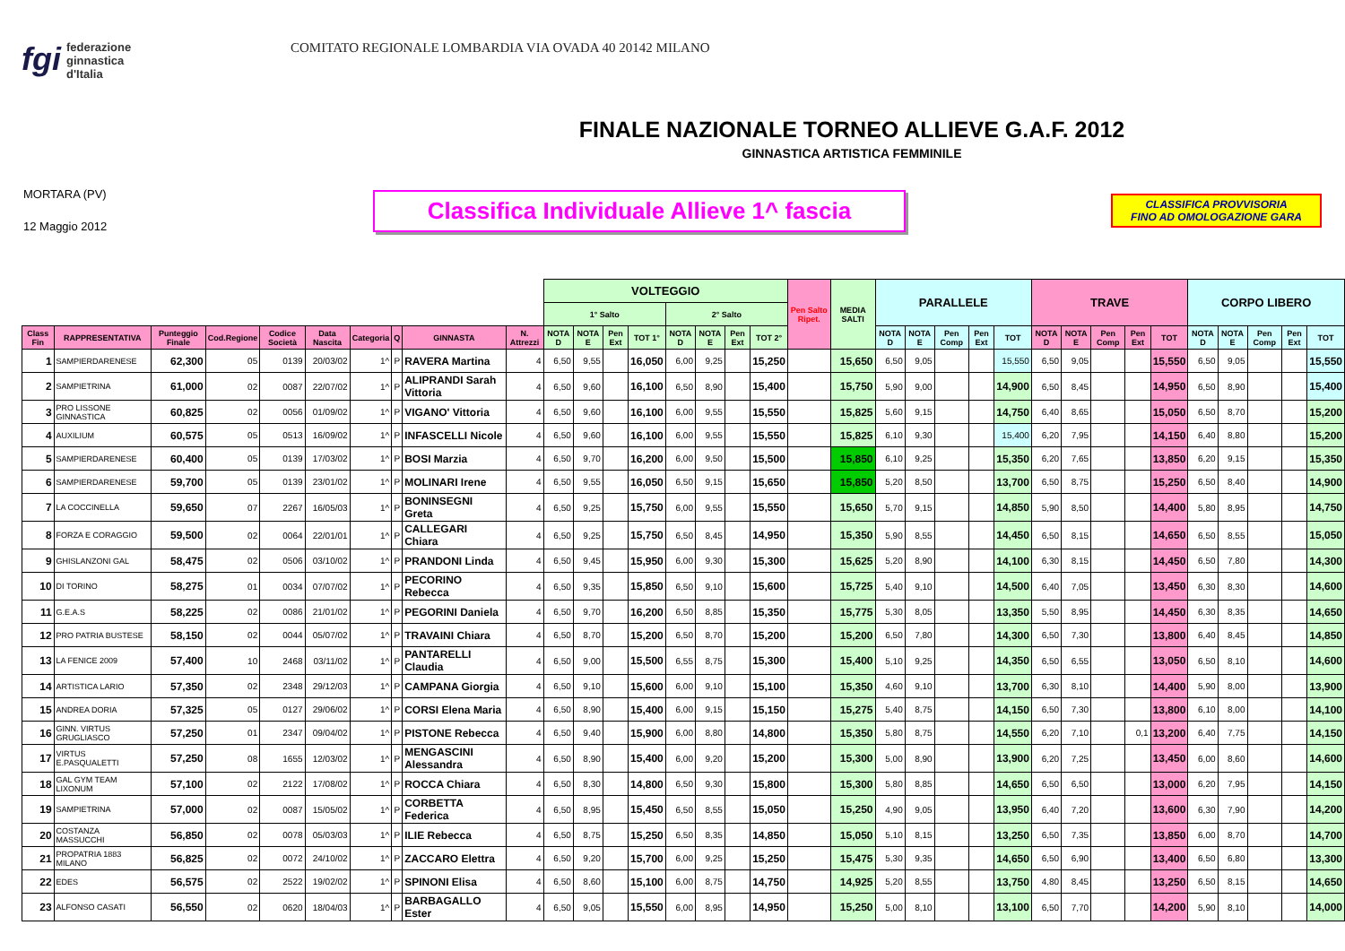fgi federazione
ginnastica
d'Italia
COMITATO REGIONALE LOMBARDIA VIA OVADA 40 20142 MILANO
FINALE NAZIONALE TORNEO ALLIEVE G.A.F. 2012
GINNASTICA ARTISTICA FEMMINILE
MORTARA (PV)
12 Maggio 2012
Classifica Individuale Allieve 1^ fascia
CLASSIFICA PROVVISORIA
FINO AD OMOLOGAZIONE GARA
| | | | | | | | | | | VOLTEGGIO | | | | | | | | Pen Salto Ripet. | MEDIA SALTI | PARALLELE | | | | | TRAVE | | | | | CORPO LIBERO | | | | |
| --- | --- | --- | --- | --- | --- | --- | --- | --- | --- | --- | --- | --- | --- | --- | --- | --- | --- | --- | --- | --- | --- | --- | --- | --- | --- | --- | --- | --- | --- | --- | --- | --- | --- | --- |
| | | | | | | | | | | 1° Salto | | | | 2° Salto | | | | | | | | | | | | | | | | | | | | |
| Class Fin | RAPPRESENTATIVA | Punteggio Finale | Cod.Regione | Codice Società | Data Nascita | Categoria | Q | GINNASTA | N. Attrezzi | NOTA D | NOTA E | Pen Ext | TOT 1° | NOTA D | NOTA E | Pen Ext | TOT 2° | | | NOTA D | NOTA E | Pen Comp | Pen Ext | TOT | NOTA D | NOTA E | Pen Comp | Pen Ext | TOT | NOTA D | NOTA E | Pen Comp | Pen Ext | TOT |
| 1 | SAMPIERDARENESE | 62,300 | 05 | 0139 | 20/03/02 | 1^ | P | RAVERA Martina | 4 | 6,50 | 9,55 | | 16,050 | 6,00 | 9,25 | | 15,250 | | 15,650 | 6,50 | 9,05 | | | 15,550 | 6,50 | 9,05 | | | 15,550 | 6,50 | 9,05 | | | 15,550 |
| 2 | SAMPIETRINA | 61,000 | 02 | 0087 | 22/07/02 | 1^ | P | ALIPRANDI Sarah Vittoria | 4 | 6,50 | 9,60 | | 16,100 | 6,50 | 8,90 | | 15,400 | | 15,750 | 5,90 | 9,00 | | | 14,900 | 6,50 | 8,45 | | | 14,950 | 6,50 | 8,90 | | | 15,400 |
| 3 | PRO LISSONE GINNASTICA | 60,825 | 02 | 0056 | 01/09/02 | 1^ | P | VIGANO' Vittoria | 4 | 6,50 | 9,60 | | 16,100 | 6,00 | 9,55 | | 15,550 | | 15,825 | 5,60 | 9,15 | | | 14,750 | 6,40 | 8,65 | | | 15,050 | 6,50 | 8,70 | | | 15,200 |
| 4 | AUXILIUM | 60,575 | 05 | 0513 | 16/09/02 | 1^ | P | INFASCELLI Nicole | 4 | 6,50 | 9,60 | | 16,100 | 6,00 | 9,55 | | 15,550 | | 15,825 | 6,10 | 9,30 | | | 15,400 | 6,20 | 7,95 | | | 14,150 | 6,40 | 8,80 | | | 15,200 |
| 5 | SAMPIERDARENESE | 60,400 | 05 | 0139 | 17/03/02 | 1^ | P | BOSI Marzia | 4 | 6,50 | 9,70 | | 16,200 | 6,00 | 9,50 | | 15,500 | | 15,850 | 6,10 | 9,25 | | | 15,350 | 6,20 | 7,65 | | | 13,850 | 6,20 | 9,15 | | | 15,350 |
| 6 | SAMPIERDARENESE | 59,700 | 05 | 0139 | 23/01/02 | 1^ | P | MOLINARI Irene | 4 | 6,50 | 9,55 | | 16,050 | 6,50 | 9,15 | | 15,650 | | 15,850 | 5,20 | 8,50 | | | 13,700 | 6,50 | 8,75 | | | 15,250 | 6,50 | 8,40 | | | 14,900 |
| 7 | LA COCCINELLA | 59,650 | 07 | 2267 | 16/05/03 | 1^ | P | BONINSEGNI Greta | 4 | 6,50 | 9,25 | | 15,750 | 6,00 | 9,55 | | 15,550 | | 15,650 | 5,70 | 9,15 | | | 14,850 | 5,90 | 8,50 | | | 14,400 | 5,80 | 8,95 | | | 14,750 |
| 8 | FORZA E CORAGGIO | 59,500 | 02 | 0064 | 22/01/01 | 1^ | P | CALLEGARI Chiara | 4 | 6,50 | 9,25 | | 15,750 | 6,50 | 8,45 | | 14,950 | | 15,350 | 5,90 | 8,55 | | | 14,450 | 6,50 | 8,15 | | | 14,650 | 6,50 | 8,55 | | | 15,050 |
| 9 | GHISLANZONI GAL | 58,475 | 02 | 0506 | 03/10/02 | 1^ | P | PRANDONI Linda | 4 | 6,50 | 9,45 | | 15,950 | 6,00 | 9,30 | | 15,300 | | 15,625 | 5,20 | 8,90 | | | 14,100 | 6,30 | 8,15 | | | 14,450 | 6,50 | 7,80 | | | 14,300 |
| 10 | DI TORINO | 58,275 | 01 | 0034 | 07/07/02 | 1^ | P | PECORINO Rebecca | 4 | 6,50 | 9,35 | | 15,850 | 6,50 | 9,10 | | 15,600 | | 15,725 | 5,40 | 9,10 | | | 14,500 | 6,40 | 7,05 | | | 13,450 | 6,30 | 8,30 | | | 14,600 |
| 11 | G.E.A.S | 58,225 | 02 | 0086 | 21/01/02 | 1^ | P | PEGORINI Daniela | 4 | 6,50 | 9,70 | | 16,200 | 6,50 | 8,85 | | 15,350 | | 15,775 | 5,30 | 8,05 | | | 13,350 | 5,50 | 8,95 | | | 14,450 | 6,30 | 8,35 | | | 14,650 |
| 12 | PRO PATRIA BUSTESE | 58,150 | 02 | 0044 | 05/07/02 | 1^ | P | TRAVAINI Chiara | 4 | 6,50 | 8,70 | | 15,200 | 6,50 | 8,70 | | 15,200 | | 15,200 | 6,50 | 7,80 | | | 14,300 | 6,50 | 7,30 | | | 13,800 | 6,40 | 8,45 | | | 14,850 |
| 13 | LA FENICE 2009 | 57,400 | 10 | 2468 | 03/11/02 | 1^ | P | PANTARELLI Claudia | 4 | 6,50 | 9,00 | | 15,500 | 6,55 | 8,75 | | 15,300 | | 15,400 | 5,10 | 9,25 | | | 14,350 | 6,50 | 6,55 | | | 13,050 | 6,50 | 8,10 | | | 14,600 |
| 14 | ARTISTICA LARIO | 57,350 | 02 | 2348 | 29/12/03 | 1^ | P | CAMPANA Giorgia | 4 | 6,50 | 9,10 | | 15,600 | 6,00 | 9,10 | | 15,100 | | 15,350 | 4,60 | 9,10 | | | 13,700 | 6,30 | 8,10 | | | 14,400 | 5,90 | 8,00 | | | 13,900 |
| 15 | ANDREA DORIA | 57,325 | 05 | 0127 | 29/06/02 | 1^ | P | CORSI Elena Maria | 4 | 6,50 | 8,90 | | 15,400 | 6,00 | 9,15 | | 15,150 | | 15,275 | 5,40 | 8,75 | | | 14,150 | 6,50 | 7,30 | | | 13,800 | 6,10 | 8,00 | | | 14,100 |
| 16 | GINN. VIRTUS GRUGLIASCO | 57,250 | 01 | 2347 | 09/04/02 | 1^ | P | PISTONE Rebecca | 4 | 6,50 | 9,40 | | 15,900 | 6,00 | 8,80 | | 14,800 | | 15,350 | 5,80 | 8,75 | | | 14,550 | 6,20 | 7,10 | | 0,1 | 13,200 | 6,40 | 7,75 | | | 14,150 |
| 17 | VIRTUS E.PASQUALETTI | 57,250 | 08 | 1655 | 12/03/02 | 1^ | P | MENGASCINI Alessandra | 4 | 6,50 | 8,90 | | 15,400 | 6,00 | 9,20 | | 15,200 | | 15,300 | 5,00 | 8,90 | | | 13,900 | 6,20 | 7,25 | | | 13,450 | 6,00 | 8,60 | | | 14,600 |
| 18 | GAL GYM TEAM LIXONUM | 57,100 | 02 | 2122 | 17/08/02 | 1^ | P | ROCCA Chiara | 4 | 6,50 | 8,30 | | 14,800 | 6,50 | 9,30 | | 15,800 | | 15,300 | 5,80 | 8,85 | | | 14,650 | 6,50 | 6,50 | | | 13,000 | 6,20 | 7,95 | | | 14,150 |
| 19 | SAMPIETRINA | 57,000 | 02 | 0087 | 15/05/02 | 1^ | P | CORBETTA Federica | 4 | 6,50 | 8,95 | | 15,450 | 6,50 | 8,55 | | 15,050 | | 15,250 | 4,90 | 9,05 | | | 13,950 | 6,40 | 7,20 | | | 13,600 | 6,30 | 7,90 | | | 14,200 |
| 20 | COSTANZA MASSUCCHI | 56,850 | 02 | 0078 | 05/03/03 | 1^ | P | ILIE Rebecca | 4 | 6,50 | 8,75 | | 15,250 | 6,50 | 8,35 | | 14,850 | | 15,050 | 5,10 | 8,15 | | | 13,250 | 6,50 | 7,35 | | | 13,850 | 6,00 | 8,70 | | | 14,700 |
| 21 | PROPATRIA 1883 MILANO | 56,825 | 02 | 0072 | 24/10/02 | 1^ | P | ZACCARO Elettra | 4 | 6,50 | 9,20 | | 15,700 | 6,00 | 9,25 | | 15,250 | | 15,475 | 5,30 | 9,35 | | | 14,650 | 6,50 | 6,90 | | | 13,400 | 6,50 | 6,80 | | | 13,300 |
| 22 | EDES | 56,575 | 02 | 2522 | 19/02/02 | 1^ | P | SPINONI Elisa | 4 | 6,50 | 8,60 | | 15,100 | 6,00 | 8,75 | | 14,750 | | 14,925 | 5,20 | 8,55 | | | 13,750 | 4,80 | 8,45 | | | 13,250 | 6,50 | 8,15 | | | 14,650 |
| 23 | ALFONSO CASATI | 56,550 | 02 | 0620 | 18/04/03 | 1^ | P | BARBAGALLO Ester | 4 | 6,50 | 9,05 | | 15,550 | 6,00 | 8,95 | | 14,950 | | 15,250 | 5,00 | 8,10 | | | 13,100 | 6,50 | 7,70 | | | 14,200 | 5,90 | 8,10 | | | 14,000 |